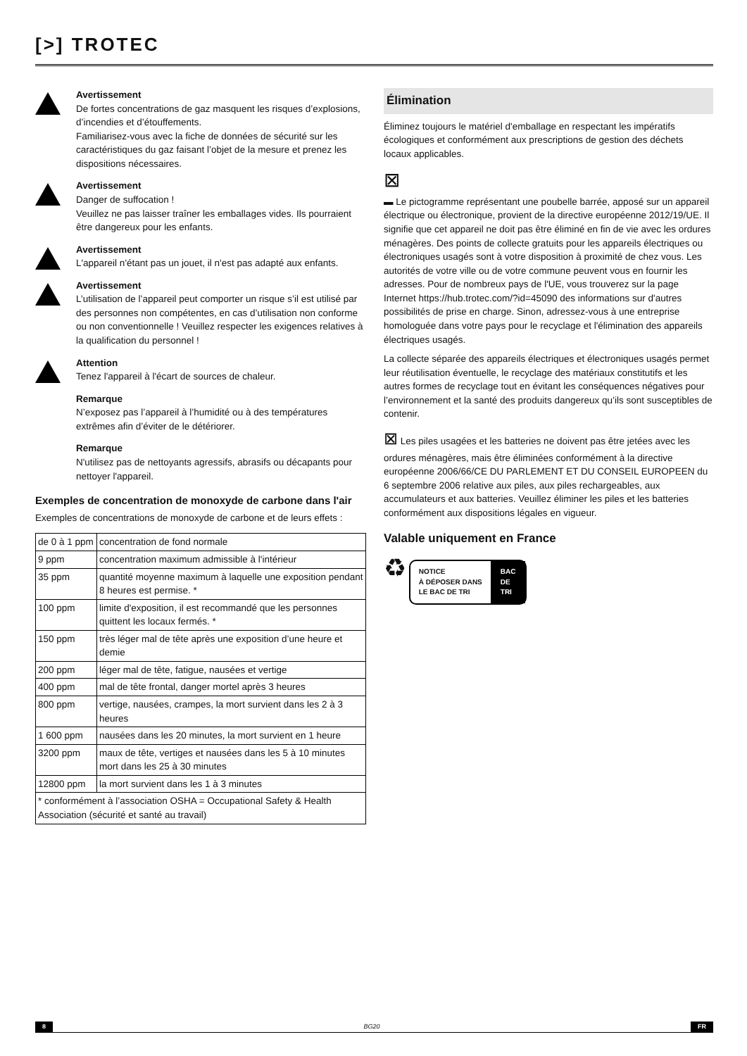[>] TROTEC
Avertissement
De fortes concentrations de gaz masquent les risques d’explosions, d’incendies et d’étouffements.
Familiarisez-vous avec la fiche de données de sécurité sur les caractéristiques du gaz faisant l’objet de la mesure et prenez les dispositions nécessaires.
Avertissement
Danger de suffocation !
Veuillez ne pas laisser traîner les emballages vides. Ils pourraient être dangereux pour les enfants.
Avertissement
L'appareil n'étant pas un jouet, il n'est pas adapté aux enfants.
Avertissement
L’utilisation de l’appareil peut comporter un risque s’il est utilisé par des personnes non compétentes, en cas d’utilisation non conforme ou non conventionnelle ! Veuillez respecter les exigences relatives à la qualification du personnel !
Attention
Tenez l'appareil à l'écart de sources de chaleur.
Remarque
N’exposez pas l’appareil à l’humidité ou à des températures extrêmes afin d’éviter de le détériorer.
Remarque
N'utilisez pas de nettoyants agressifs, abrasifs ou décapants pour nettoyer l'appareil.
Exemples de concentration de monoxyde de carbone dans l'air
Exemples de concentrations de monoxyde de carbone et de leurs effets :
| de 0 à 1 ppm | concentration de fond normale |
| 9 ppm | concentration maximum admissible à l'intérieur |
| 35 ppm | quantité moyenne maximum à laquelle une exposition pendant 8 heures est permise. * |
| 100 ppm | limite d'exposition, il est recommandé que les personnes quittent les locaux fermés. * |
| 150 ppm | très léger mal de tête après une exposition d’une heure et demie |
| 200 ppm | léger mal de tête, fatigue, nausées et vertige |
| 400 ppm | mal de tête frontal, danger mortel après 3 heures |
| 800 ppm | vertige, nausées, crampes, la mort survient dans les 2 à 3 heures |
| 1 600 ppm | nausées dans les 20 minutes, la mort survient en 1 heure |
| 3200 ppm | maux de tête, vertiges et nausées dans les 5 à 10 minutes mort dans les 25 à 30 minutes |
| 12800 ppm | la mort survient dans les 1 à 3 minutes |
| * conformément à l’association OSHA = Occupational Safety & Health Association (sécurité et santé au travail) | |
Élimination
Éliminez toujours le matériel d'emballage en respectant les impératifs écologiques et conformément aux prescriptions de gestion des déchets locaux applicables.
⊠
▬ Le pictogramme représentant une poubelle barrée, apposé sur un appareil électrique ou électronique, provient de la directive européenne 2012/19/UE. Il signifie que cet appareil ne doit pas être éliminé en fin de vie avec les ordures ménagères. Des points de collecte gratuits pour les appareils électriques ou électroniques usagés sont à votre disposition à proximité de chez vous. Les autorités de votre ville ou de votre commune peuvent vous en fournir les adresses. Pour de nombreux pays de l'UE, vous trouverez sur la page Internet https://hub.trotec.com/?id=45090 des informations sur d'autres possibilités de prise en charge. Sinon, adressez-vous à une entreprise homologuée dans votre pays pour le recyclage et l'élimination des appareils électriques usagés.
La collecte séparée des appareils électriques et électroniques usagés permet leur réutilisation éventuelle, le recyclage des matériaux constitutifs et les autres formes de recyclage tout en évitant les conséquences négatives pour l’environnement et la santé des produits dangereux qu’ils sont susceptibles de contenir.
⊠ Les piles usagées et les batteries ne doivent pas être jetées avec les ordures ménagères, mais être éliminées conformément à la directive européenne 2006/66/CE DU PARLEMENT ET DU CONSEIL EUROPEEN du 6 septembre 2006 relative aux piles, aux piles rechargeables, aux accumulateurs et aux batteries. Veuillez éliminer les piles et les batteries conformément aux dispositions légales en vigueur.
Valable uniquement en France
♻ NOTICE
À DÉPOSER DANS
LE BAC DE TRI BAC
DE
TRI
8 BG20 FR